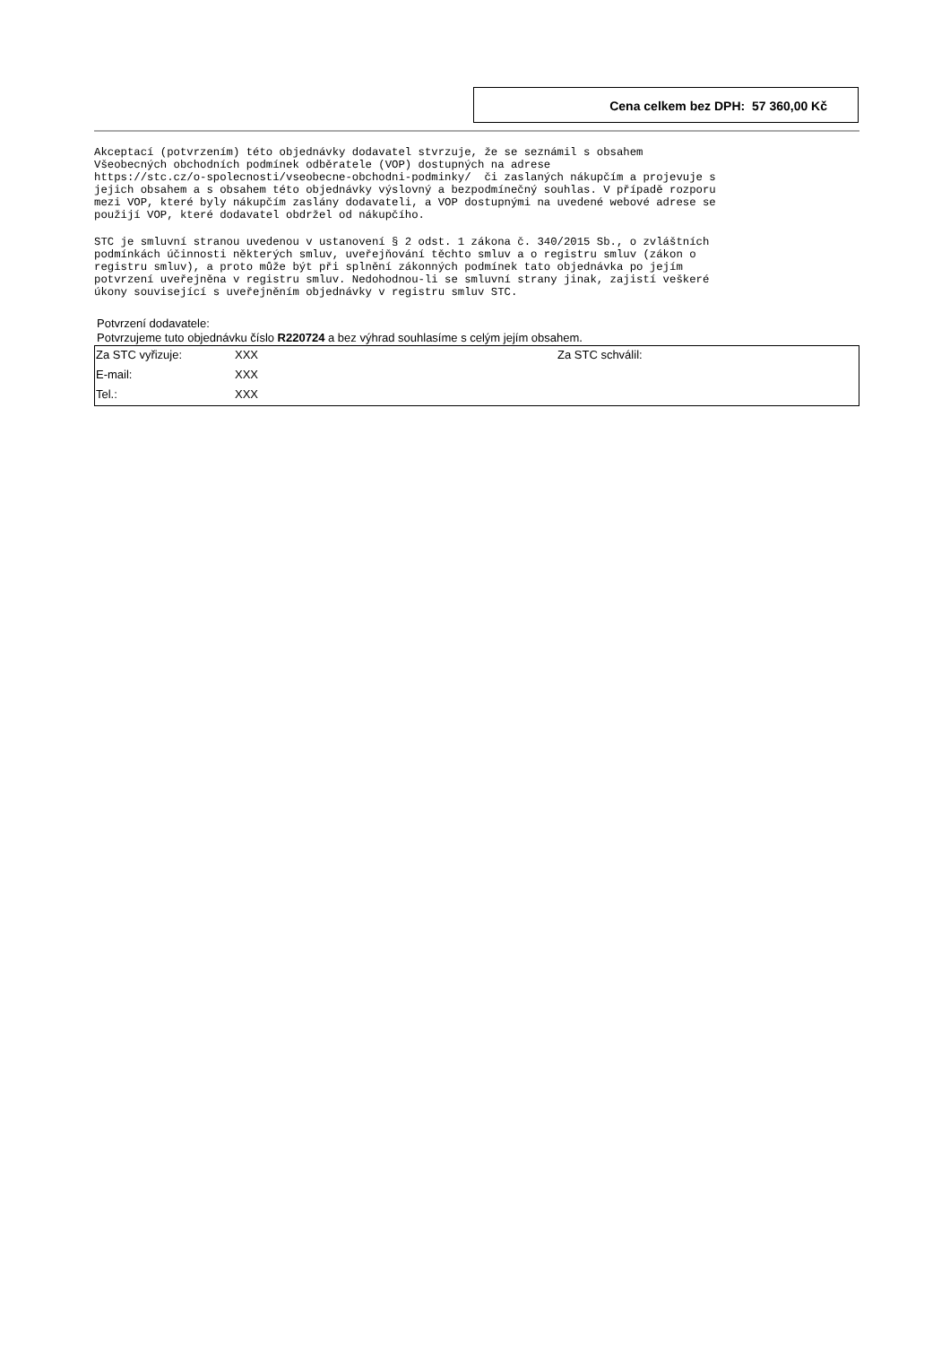Cena celkem bez DPH: 57 360,00 Kč
Akceptací (potvrzením) této objednávky dodavatel stvrzuje, že se seznámil s obsahem
Všeobecných obchodních podmínek odběratele (VOP) dostupných na adrese
https://stc.cz/o-spolecnosti/vseobecne-obchodni-podminky/  či zaslaných nákupčím a projevuje s
jejich obsahem a s obsahem této objednávky výslovný a bezpodmínečný souhlas. V případě rozporu
mezi VOP, které byly nákupčím zaslány dodavateli, a VOP dostupnými na uvedené webové adrese se
použijí VOP, které dodavatel obdržel od nákupčího.
STC je smluvní stranou uvedenou v ustanovení § 2 odst. 1 zákona č. 340/2015 Sb., o zvláštních
podmínkách účinnosti některých smluv, uveřejňování těchto smluv a o registru smluv (zákon o
registru smluv), a proto může být při splnění zákonných podmínek tato objednávka po jejím
potvrzení uveřejněna v registru smluv. Nedohodnou-li se smluvní strany jinak, zajistí veškeré
úkony související s uveřejněním objednávky v registru smluv STC.
Potvrzení dodavatele:
Potvrzujeme tuto objednávku číslo R220724 a bez výhrad souhlasíme s celým jejím obsahem.
| Za STC vyřizuje: | XXX | Za STC schválil: |
| E-mail: | XXX | |
| Tel.: | XXX | |